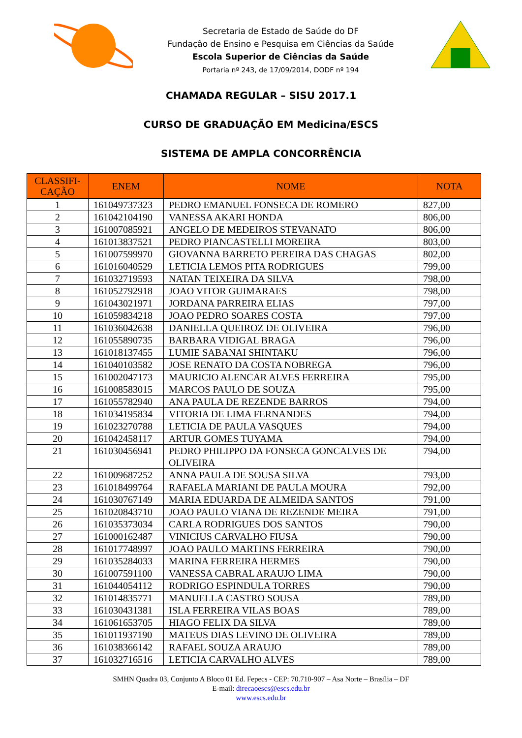Secretaria de Estado de Saúde do DF
Fundação de Ensino e Pesquisa em Ciências da Saúde
Escola Superior de Ciências da Saúde
Portaria nº 243, de 17/09/2014, DODF nº 194
CHAMADA REGULAR – SISU 2017.1
CURSO DE GRADUAÇÃO EM Medicina/ESCS
SISTEMA DE AMPLA CONCORRÊNCIA
| CLASSIFI- CAÇÃO | ENEM | NOME | NOTA |
| --- | --- | --- | --- |
| 1 | 161049737323 | PEDRO EMANUEL FONSECA DE ROMERO | 827,00 |
| 2 | 161042104190 | VANESSA AKARI HONDA | 806,00 |
| 3 | 161007085921 | ANGELO DE MEDEIROS STEVANATO | 806,00 |
| 4 | 161013837521 | PEDRO PIANCASTELLI MOREIRA | 803,00 |
| 5 | 161007599970 | GIOVANNA BARRETO PEREIRA DAS CHAGAS | 802,00 |
| 6 | 161016040529 | LETICIA LEMOS PITA RODRIGUES | 799,00 |
| 7 | 161032719593 | NATAN TEIXEIRA DA SILVA | 798,00 |
| 8 | 161052792918 | JOAO VITOR GUIMARAES | 798,00 |
| 9 | 161043021971 | JORDANA PARREIRA ELIAS | 797,00 |
| 10 | 161059834218 | JOAO PEDRO SOARES COSTA | 797,00 |
| 11 | 161036042638 | DANIELLA QUEIROZ DE OLIVEIRA | 796,00 |
| 12 | 161055890735 | BARBARA VIDIGAL BRAGA | 796,00 |
| 13 | 161018137455 | LUMIE SABANAI SHINTAKU | 796,00 |
| 14 | 161040103582 | JOSE RENATO DA COSTA NOBREGA | 796,00 |
| 15 | 161002047173 | MAURICIO ALENCAR ALVES FERREIRA | 795,00 |
| 16 | 161008583015 | MARCOS PAULO DE SOUZA | 795,00 |
| 17 | 161055782940 | ANA PAULA DE REZENDE BARROS | 794,00 |
| 18 | 161034195834 | VITORIA DE LIMA FERNANDES | 794,00 |
| 19 | 161023270788 | LETICIA DE PAULA VASQUES | 794,00 |
| 20 | 161042458117 | ARTUR GOMES TUYAMA | 794,00 |
| 21 | 161030456941 | PEDRO PHILIPPO DA FONSECA GONCALVES DE OLIVEIRA | 794,00 |
| 22 | 161009687252 | ANNA PAULA DE SOUSA SILVA | 793,00 |
| 23 | 161018499764 | RAFAELA MARIANI DE PAULA MOURA | 792,00 |
| 24 | 161030767149 | MARIA EDUARDA DE ALMEIDA SANTOS | 791,00 |
| 25 | 161020843710 | JOAO PAULO VIANA DE REZENDE MEIRA | 791,00 |
| 26 | 161035373034 | CARLA RODRIGUES DOS SANTOS | 790,00 |
| 27 | 161000162487 | VINICIUS CARVALHO FIUSA | 790,00 |
| 28 | 161017748997 | JOAO PAULO MARTINS FERREIRA | 790,00 |
| 29 | 161035284033 | MARINA FERREIRA HERMES | 790,00 |
| 30 | 161007591100 | VANESSA CABRAL ARAUJO LIMA | 790,00 |
| 31 | 161044054112 | RODRIGO ESPINDULA TORRES | 790,00 |
| 32 | 161014835771 | MANUELLA CASTRO SOUSA | 789,00 |
| 33 | 161030431381 | ISLA FERREIRA VILAS BOAS | 789,00 |
| 34 | 161061653705 | HIAGO FELIX DA SILVA | 789,00 |
| 35 | 161011937190 | MATEUS DIAS LEVINO DE OLIVEIRA | 789,00 |
| 36 | 161038366142 | RAFAEL SOUZA ARAUJO | 789,00 |
| 37 | 161032716516 | LETICIA CARVALHO ALVES | 789,00 |
SMHN Quadra 03, Conjunto A Bloco 01 Ed. Fepecs - CEP: 70.710-907 – Asa Norte – Brasília – DF
E-mail: direcaoescs@escs.edu.br
www.escs.edu.br